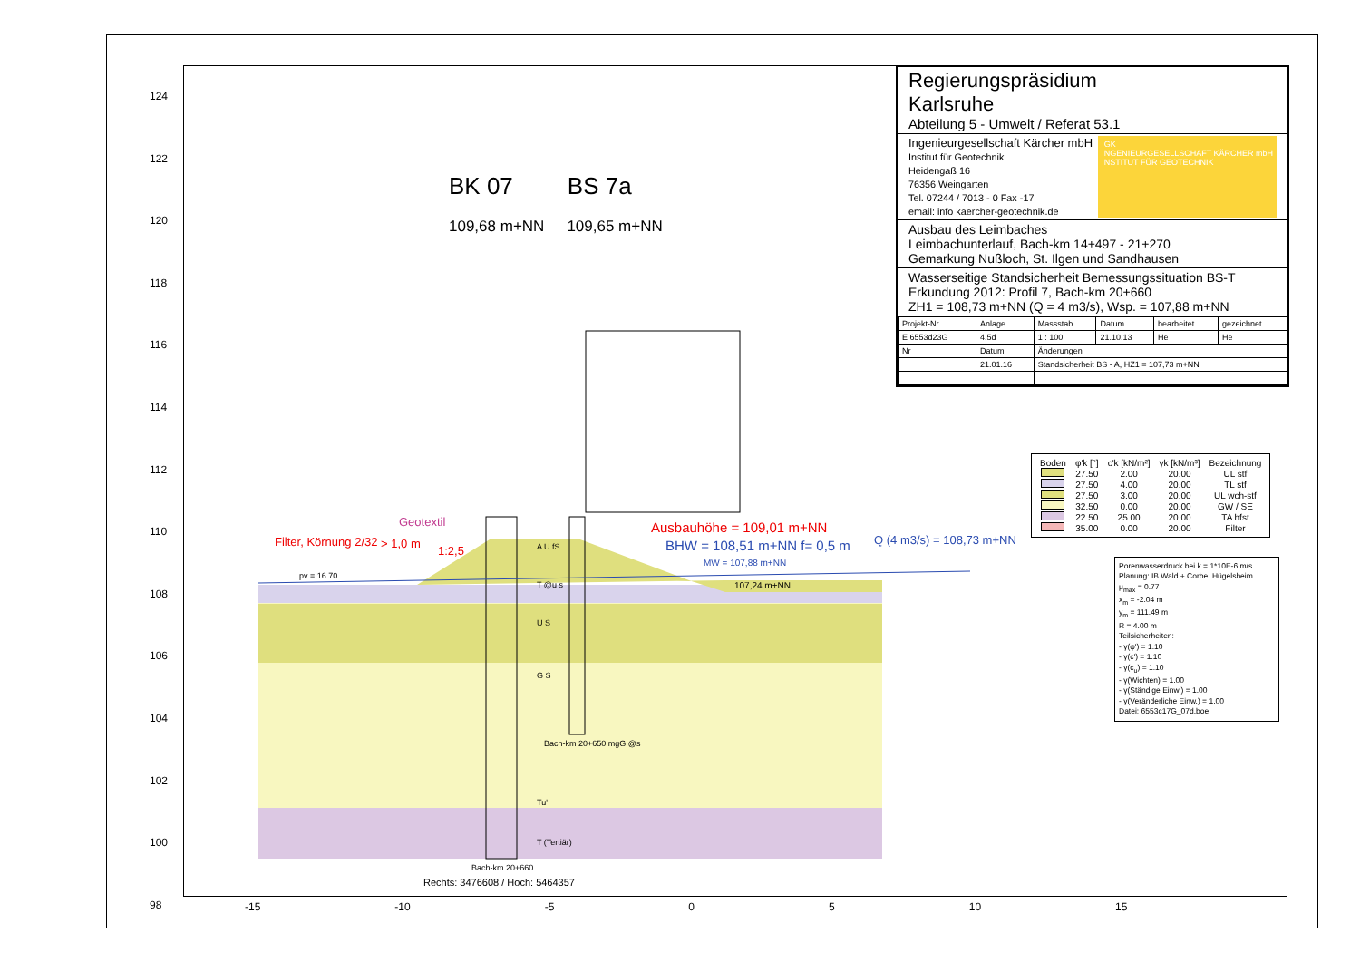124
122
120
118
116
114
112
110
108
106
104
102
100
98
-15 -10 -5 0 5 10 15
BK 07 BS 7a
109,68 m+NN 109,65 m+NN
Geotextil
Filter, Körnung 2/32 > 1,0 m
1:2,5
pv = 16.70
Ausbauhöhe = 109,01 m+NN
BHW = 108,51 m+NN f= 0,5 m Q (4 m3/s) = 108,73 m+NN
MW = 107,88 m+NN
107,24 m+NN
A U fS
T @u s
U S
G S
Tu'
T (Tertiär)
Bach-km 20+650 mgG @s
Bach-km 20+660
Rechts: 3476608 / Hoch: 5464357
Regierungspräsidium
Karlsruhe
Abteilung 5 - Umwelt / Referat 53.1
Ingenieurgesellschaft Kärcher mbH
Institut für Geotechnik
Heidengaß 16
76356 Weingarten
Tel. 07244 / 7013 - 0 Fax -17
email: info kaercher-geotechnik.de IGK
INGENIEURGESELLSCHAFT KÄRCHER mbH
INSTITUT FÜR GEOTECHNIK
Ausbau des Leimbaches
Leimbachunterlauf, Bach-km 14+497 - 21+270
Gemarkung Nußloch, St. Ilgen und Sandhausen
Wasserseitige Standsicherheit Bemessungssituation BS-T
Erkundung 2012: Profil 7, Bach-km 20+660
ZH1 = 108,73 m+NN (Q = 4 m3/s), Wsp. = 107,88 m+NN
| Projekt-Nr. | Anlage | Massstab | Datum | bearbeitet | gezeichnet |
| E 6553d23G | 4.5d | 1 : 100 | 21.10.13 | He | He |
| Nr | Datum | Änderungen | | | |
| | 21.01.16 | Standsicherheit BS - A, HZ1 = 107,73 m+NN | | | |
| Boden | φ'k [°] | c'k [kN/m²] | γk [kN/m³] | Bezeichnung |
| --- | --- | --- | --- | --- |
| | 27.50 | 2.00 | 20.00 | UL stf |
| | 27.50 | 4.00 | 20.00 | TL stf |
| | 27.50 | 3.00 | 20.00 | UL wch-stf |
| | 32.50 | 0.00 | 20.00 | GW / SE |
| | 22.50 | 25.00 | 20.00 | TA hfst |
| | 35.00 | 0.00 | 20.00 | Filter |
Porenwasserdruck bei k = 1*10E-6 m/s
Planung: IB Wald + Corbe, Hügelsheim
μ<sub>max</sub> = 0.77
x<sub>m</sub> = -2.04 m
y<sub>m</sub> = 111.49 m
R = 4.00 m
Teilsicherheiten:
- γ(φ') = 1.10
- γ(c') = 1.10
- γ(c<sub>u</sub>) = 1.10
- γ(Wichten) = 1.00
- γ(Ständige Einw.) = 1.00
- γ(Veränderliche Einw.) = 1.00
Datei: 6553c17G_07d.boe